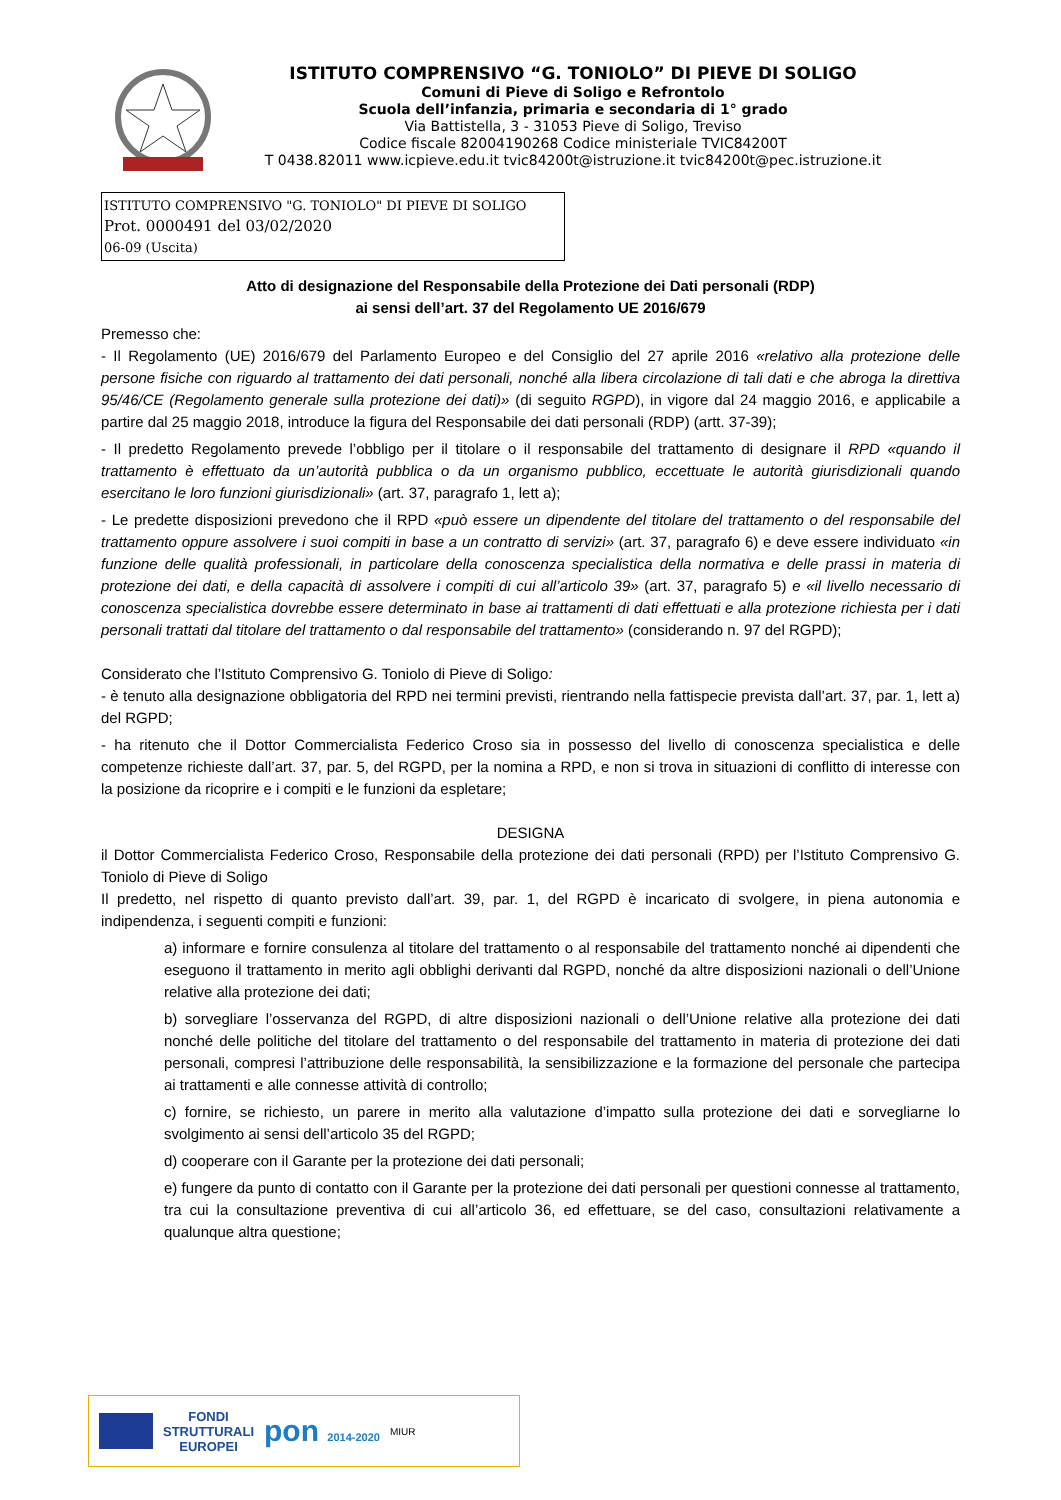ISTITUTO COMPRENSIVO “G. TONIOLO” DI PIEVE DI SOLIGO
Comuni di Pieve di Soligo e Refrontolo
Scuola dell’infanzia, primaria e secondaria di 1° grado
Via Battistella, 3 - 31053 Pieve di Soligo, Treviso
Codice fiscale 82004190268 Codice ministeriale TVIC84200T
T 0438.82011 www.icpieve.edu.it tvic84200t@istruzione.it tvic84200t@pec.istruzione.it
ISTITUTO COMPRENSIVO "G. TONIOLO" DI PIEVE DI SOLIGO
Prot. 0000491 del 03/02/2020
06-09 (Uscita)
Atto di designazione del Responsabile della Protezione dei Dati personali (RDP)
ai sensi dell’art. 37 del Regolamento UE 2016/679
Premesso che:
- Il Regolamento (UE) 2016/679 del Parlamento Europeo e del Consiglio del 27 aprile 2016 «relativo alla protezione delle persone fisiche con riguardo al trattamento dei dati personali, nonché alla libera circolazione di tali dati e che abroga la direttiva 95/46/CE (Regolamento generale sulla protezione dei dati)» (di seguito RGPD), in vigore dal 24 maggio 2016, e applicabile a partire dal 25 maggio 2018, introduce la figura del Responsabile dei dati personali (RDP) (artt. 37-39);
- Il predetto Regolamento prevede l’obbligo per il titolare o il responsabile del trattamento di designare il RPD «quando il trattamento è effettuato da un’autorità pubblica o da un organismo pubblico, eccettuate le autorità giurisdizionali quando esercitano le loro funzioni giurisdizionali» (art. 37, paragrafo 1, lett a);
- Le predette disposizioni prevedono che il RPD «può essere un dipendente del titolare del trattamento o del responsabile del trattamento oppure assolvere i suoi compiti in base a un contratto di servizi» (art. 37, paragrafo 6) e deve essere individuato «in funzione delle qualità professionali, in particolare della conoscenza specialistica della normativa e delle prassi in materia di protezione dei dati, e della capacità di assolvere i compiti di cui all’articolo 39» (art. 37, paragrafo 5) e «il livello necessario di conoscenza specialistica dovrebbe essere determinato in base ai trattamenti di dati effettuati e alla protezione richiesta per i dati personali trattati dal titolare del trattamento o dal responsabile del trattamento» (considerando n. 97 del RGPD);
Considerato che l’Istituto Comprensivo G. Toniolo di Pieve di Soligo:
- è tenuto alla designazione obbligatoria del RPD nei termini previsti, rientrando nella fattispecie prevista dall’art. 37, par. 1, lett a) del RGPD;
- ha ritenuto che il Dottor Commercialista Federico Croso sia in possesso del livello di conoscenza specialistica e delle competenze richieste dall’art. 37, par. 5, del RGPD, per la nomina a RPD, e non si trova in situazioni di conflitto di interesse con la posizione da ricoprire e i compiti e le funzioni da espletare;
DESIGNA
il Dottor Commercialista Federico Croso, Responsabile della protezione dei dati personali (RPD) per l’Istituto Comprensivo G. Toniolo di Pieve di Soligo
Il predetto, nel rispetto di quanto previsto dall’art. 39, par. 1, del RGPD è incaricato di svolgere, in piena autonomia e indipendenza, i seguenti compiti e funzioni:
a) informare e fornire consulenza al titolare del trattamento o al responsabile del trattamento nonché ai dipendenti che eseguono il trattamento in merito agli obblighi derivanti dal RGPD, nonché da altre disposizioni nazionali o dell’Unione relative alla protezione dei dati;
b) sorvegliare l’osservanza del RGPD, di altre disposizioni nazionali o dell’Unione relative alla protezione dei dati nonché delle politiche del titolare del trattamento o del responsabile del trattamento in materia di protezione dei dati personali, compresi l’attribuzione delle responsabilità, la sensibilizzazione e la formazione del personale che partecipa ai trattamenti e alle connesse attività di controllo;
c) fornire, se richiesto, un parere in merito alla valutazione d’impatto sulla protezione dei dati e sorvegliarne lo svolgimento ai sensi dell’articolo 35 del RGPD;
d) cooperare con il Garante per la protezione dei dati personali;
e) fungere da punto di contatto con il Garante per la protezione dei dati personali per questioni connesse al trattamento, tra cui la consultazione preventiva di cui all’articolo 36, ed effettuare, se del caso, consultazioni relativamente a qualunque altra questione;
FONDI
STRUTTURALI
EUROPEI
pon 2014-2020 MIUR